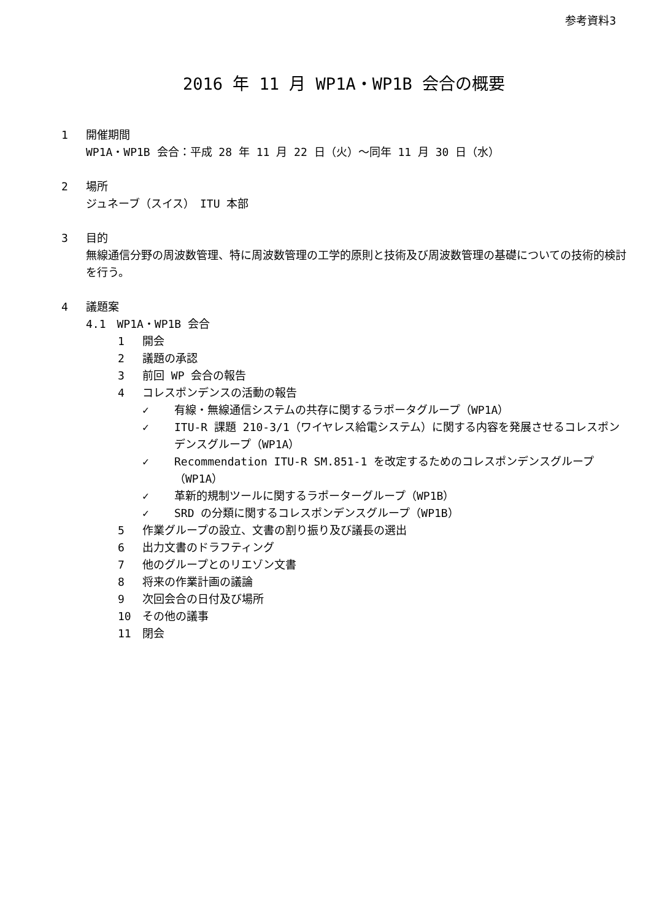参考資料3
2016 年 11 月 WP1A・WP1B 会合の概要
1 開催期間
WP1A・WP1B 会合：平成 28 年 11 月 22 日（火）～同年 11 月 30 日（水）
2 場所
ジュネーブ（スイス）　ITU 本部
3 目的
無線通信分野の周波数管理、特に周波数管理の工学的原則と技術及び周波数管理の基礎についての技術的検討を行う。
4 議題案
4.1　WP1A・WP1B 会合
1 開会
2 議題の承認
3 前回 WP 会合の報告
4 コレスポンデンスの活動の報告
✓ 有線・無線通信システムの共存に関するラポータグループ（WP1A）
✓ ITU-R 課題 210-3/1（ワイヤレス給電システム）に関する内容を発展させるコレスポンデンスグループ（WP1A）
✓ Recommendation ITU-R SM.851-1 を改定するためのコレスポンデンスグループ（WP1A）
✓ 革新的規制ツールに関するラポーターグループ（WP1B）
✓ SRD の分類に関するコレスポンデンスグループ（WP1B）
5 作業グループの設立、文書の割り振り及び議長の選出
6 出力文書のドラフティング
7 他のグループとのリエゾン文書
8 将来の作業計画の議論
9 次回会合の日付及び場所
10 その他の議事
11 閉会